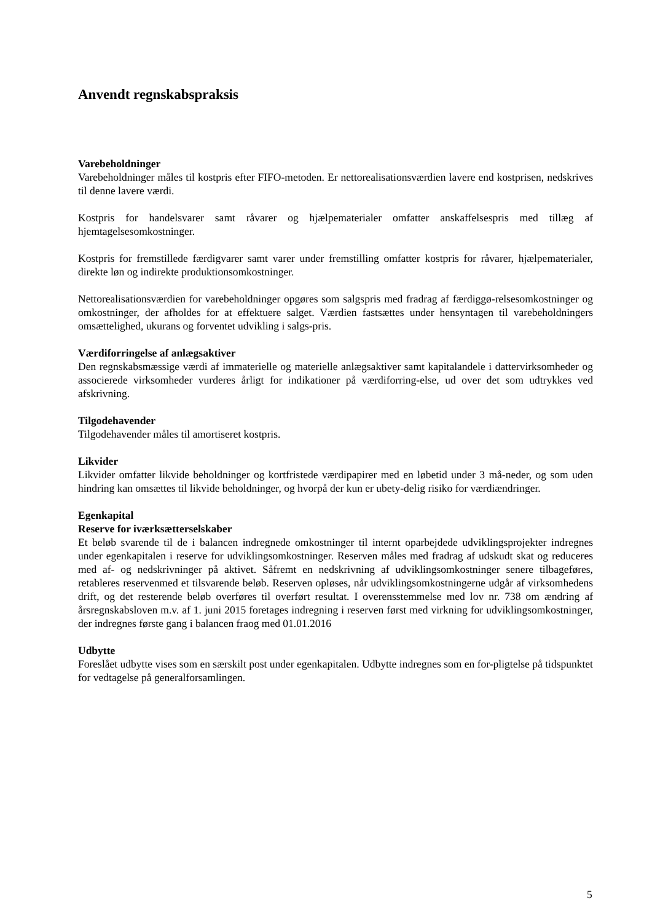Anvendt regnskabspraksis
Varebeholdninger
Varebeholdninger måles til kostpris efter FIFO-metoden. Er nettorealisationsværdien lavere end kostprisen, nedskrives til denne lavere værdi.
Kostpris for handelsvarer samt råvarer og hjælpematerialer omfatter anskaffelsespris med tillæg af hjemtagelsesomkostninger.
Kostpris for fremstillede færdigvarer samt varer under fremstilling omfatter kostpris for råvarer, hjælpematerialer, direkte løn og indirekte produktionsomkostninger.
Nettorealisationsværdien for varebeholdninger opgøres som salgspris med fradrag af færdiggø-relsesomkostninger og omkostninger, der afholdes for at effektuere salget. Værdien fastsættes under hensyntagen til varebeholdningers omsættelighed, ukurans og forventet udvikling i salgs-pris.
Værdiforringelse af anlægsaktiver
Den regnskabsmæssige værdi af immaterielle og materielle anlægsaktiver samt kapitalandele i dattervirksomheder og associerede virksomheder vurderes årligt for indikationer på værdiforring-else, ud over det som udtrykkes ved afskrivning.
Tilgodehavender
Tilgodehavender måles til amortiseret kostpris.
Likvider
Likvider omfatter likvide beholdninger og kortfristede værdipapirer med en løbetid under 3 må-neder, og som uden hindring kan omsættes til likvide beholdninger, og hvorpå der kun er ubety-delig risiko for værdiændringer.
Egenkapital
Reserve for iværksætterselskaber
Et beløb svarende til de i balancen indregnede omkostninger til internt oparbejdede udviklingsprojekter indregnes under egenkapitalen i reserve for udviklingsomkostninger. Reserven måles med fradrag af udskudt skat og reduceres med af- og nedskrivninger på aktivet. Såfremt en nedskrivning af udviklingsomkostninger senere tilbageføres, retableres reservenmed et tilsvarende beløb. Reserven opløses, når udviklingsomkostningerne udgår af virksomhedens drift, og det resterende beløb overføres til overført resultat. I overensstemmelse med lov nr. 738 om ændring af årsregnskabsloven m.v. af 1. juni 2015 foretages indregning i reserven først med virkning for udviklingsomkostninger, der indregnes første gang i balancen fraog med 01.01.2016
Udbytte
Foreslået udbytte vises som en særskilt post under egenkapitalen. Udbytte indregnes som en for-pligtelse på tidspunktet for vedtagelse på generalforsamlingen.
5